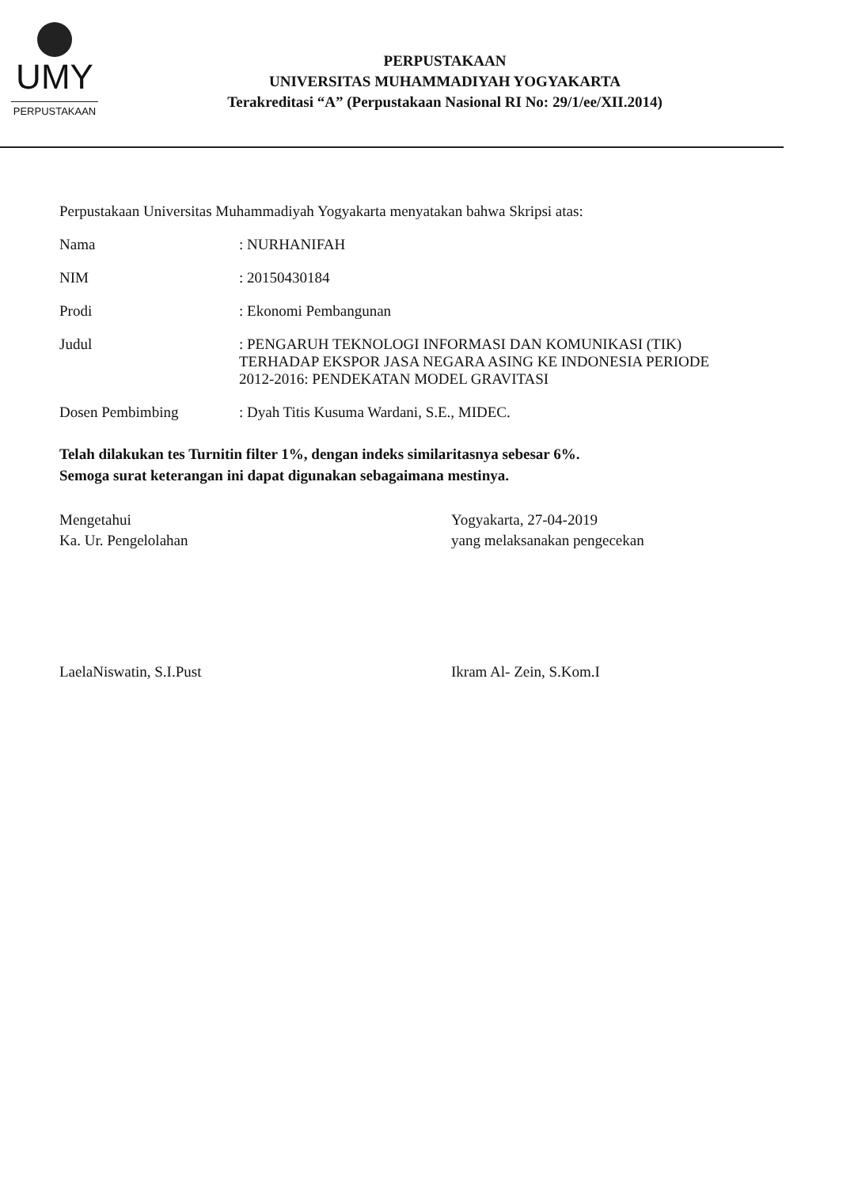UMY
PERPUSTAKAAN
PERPUSTAKAAN
UNIVERSITAS MUHAMMADIYAH YOGYAKARTA
Terakreditasi “A” (Perpustakaan Nasional RI No: 29/1/ee/XII.2014)
Perpustakaan Universitas Muhammadiyah Yogyakarta menyatakan bahwa Skripsi atas:
Nama : NURHANIFAH
NIM : 20150430184
Prodi : Ekonomi Pembangunan
Judul : PENGARUH TEKNOLOGI INFORMASI DAN KOMUNIKASI (TIK) TERHADAP EKSPOR JASA NEGARA ASING KE INDONESIA PERIODE 2012-2016: PENDEKATAN MODEL GRAVITASI
Dosen Pembimbing : Dyah Titis Kusuma Wardani, S.E., MIDEC.
Telah dilakukan tes Turnitin filter 1%, dengan indeks similaritasnya sebesar 6%.
Semoga surat keterangan ini dapat digunakan sebagaimana mestinya.
Mengetahui
Ka. Ur. Pengelolahan
LaelaNiswatin, S.I.Pust
Yogyakarta, 27-04-2019
yang melaksanakan pengecekan
Ikram Al- Zein, S.Kom.I